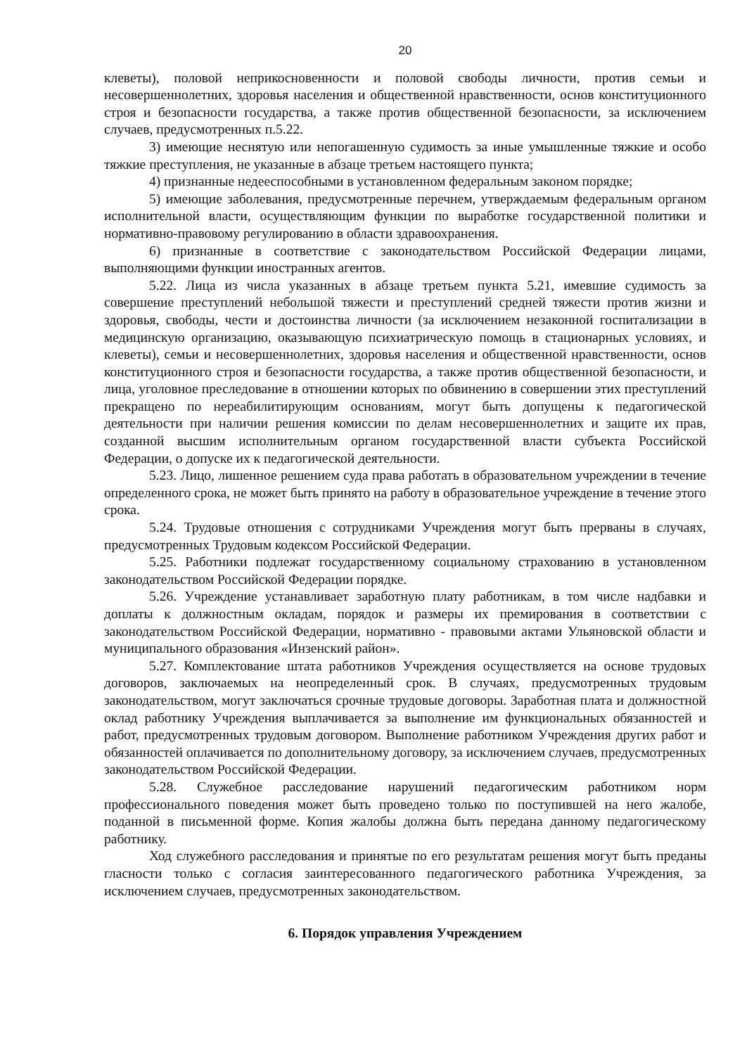20
клеветы), половой неприкосновенности и половой свободы личности, против семьи и несовершеннолетних, здоровья населения и общественной нравственности, основ конституционного строя и безопасности государства, а также против общественной безопасности, за исключением случаев, предусмотренных п.5.22.
3) имеющие неснятую или непогашенную судимость за иные умышленные тяжкие и особо тяжкие преступления, не указанные в абзаце третьем настоящего пункта;
4) признанные недееспособными в установленном федеральным законом порядке;
5) имеющие заболевания, предусмотренные перечнем, утверждаемым федеральным органом исполнительной власти, осуществляющим функции по выработке государственной политики и нормативно-правовому регулированию в области здравоохранения.
6) признанные в соответствие с законодательством Российской Федерации лицами, выполняющими функции иностранных агентов.
5.22. Лица из числа указанных в абзаце третьем пункта 5.21, имевшие судимость за совершение преступлений небольшой тяжести и преступлений средней тяжести против жизни и здоровья, свободы, чести и достоинства личности (за исключением незаконной госпитализации в медицинскую организацию, оказывающую психиатрическую помощь в стационарных условиях, и клеветы), семьи и несовершеннолетних, здоровья населения и общественной нравственности, основ конституционного строя и безопасности государства, а также против общественной безопасности, и лица, уголовное преследование в отношении которых по обвинению в совершении этих преступлений прекращено по нереабилитирующим основаниям, могут быть допущены к педагогической деятельности при наличии решения комиссии по делам несовершеннолетних и защите их прав, созданной высшим исполнительным органом государственной власти субъекта Российской Федерации, о допуске их к педагогической деятельности.
5.23. Лицо, лишенное решением суда права работать в образовательном учреждении в течение определенного срока, не может быть принято на работу в образовательное учреждение в течение этого срока.
5.24. Трудовые отношения с сотрудниками Учреждения могут быть прерваны в случаях, предусмотренных Трудовым кодексом Российской Федерации.
5.25. Работники подлежат государственному социальному страхованию в установленном законодательством Российской Федерации порядке.
5.26. Учреждение устанавливает заработную плату работникам, в том числе надбавки и доплаты к должностным окладам, порядок и размеры их премирования в соответствии с законодательством Российской Федерации, нормативно - правовыми актами Ульяновской области и муниципального образования «Инзенский район».
5.27. Комплектование штата работников Учреждения осуществляется на основе трудовых договоров, заключаемых на неопределенный срок. В случаях, предусмотренных трудовым законодательством, могут заключаться срочные трудовые договоры. Заработная плата и должностной оклад работнику Учреждения выплачивается за выполнение им функциональных обязанностей и работ, предусмотренных трудовым договором. Выполнение работником Учреждения других работ и обязанностей оплачивается по дополнительному договору, за исключением случаев, предусмотренных законодательством Российской Федерации.
5.28. Служебное расследование нарушений педагогическим работником норм профессионального поведения может быть проведено только по поступившей на него жалобе, поданной в письменной форме. Копия жалобы должна быть передана данному педагогическому работнику.
Ход служебного расследования и принятые по его результатам решения могут быть преданы гласности только с согласия заинтересованного педагогического работника Учреждения, за исключением случаев, предусмотренных законодательством.
6. Порядок управления Учреждением